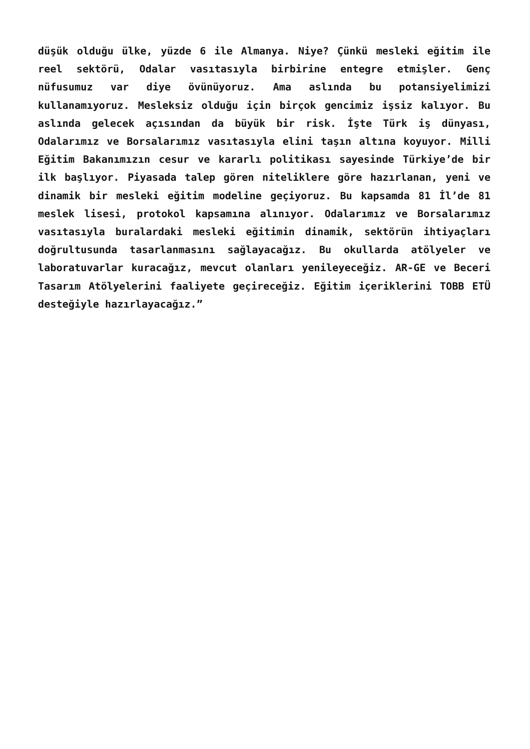düşük olduğu ülke, yüzde 6 ile Almanya. Niye? Çünkü mesleki eğitim ile reel sektörü, Odalar vasıtasıyla birbirine entegre etmişler. Genç nüfusumuz var diye övünüyoruz. Ama aslında bu potansiyelimizi kullanamıyoruz. Mesleksiz olduğu için birçok gencimiz işsiz kalıyor. Bu aslında gelecek açısından da büyük bir risk. İşte Türk iş dünyası, Odalarımız ve Borsalarımız vasıtasıyla elini taşın altına koyuyor. Milli Eğitim Bakanımızın cesur ve kararlı politikası sayesinde Türkiye’de bir ilk başlıyor. Piyasada talep gören niteliklere göre hazırlanan, yeni ve dinamik bir mesleki eğitim modeline geçiyoruz. Bu kapsamda 81 İl’de 81 meslek lisesi, protokol kapsamına alınıyor. Odalarımız ve Borsalarımız vasıtasıyla buralardaki mesleki eğitimin dinamik, sektörün ihtiyaçları doğrultusunda tasarlanmasını sağlayacağız. Bu okullarda atölyeler ve laboratuvarlar kuracağız, mevcut olanları yenileyeceğiz. AR-GE ve Beceri Tasarım Atölyelerini faaliyete geçireceğiz. Eğitim içeriklerini TOBB ETÜ desteğiyle hazırlayacağız.”